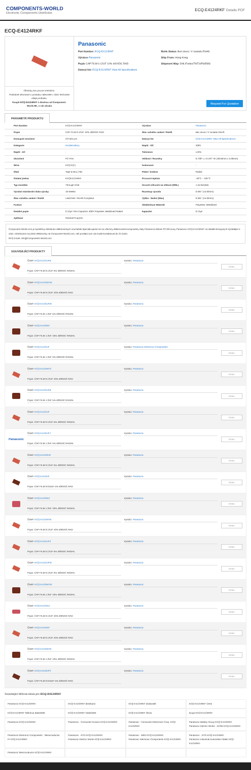COMPONENTS-WORLD
Electronic Components Distributor
ECQ-E4124RKF Details PDF
ECQ-E4124RKF
Obrázky jsou pouze orientační.
Podrobné informace o produktu naleznete v části Technické údaje produktu.
Koupit ECQ-E4124RKF s důvěrou od Component-World.HK, 1 rok záruka
Panasonic
Part Number: ECQ-E4124RKF
RoHs Status: Bez olova / V souladu RoHS
Výrobce Panasonic
Ship From: Hong Kong
Popis CAP FILM 0.12UF 10% 400VDC RAD
Shipment Way: DHL/Fedex/TNT/UPS/EMS
Datový list: ECQ-E4124RKF View All Specifications
Request For Quotation
PARAMETR PRODUKTU
| Part Number | ECQ-E4124RKF | Výrobce | Panasonic |
| Popis | CAP FILM 0.12UF 10% 400VDC RAD | Stav volného vedení / RoHS | Bez olova / V souladu RoHS |
| Dostupné množství | 227404 pcs | Datový list | ECQ-E4124RKF View All Specifications |
| Kategorie | Kondenzátory | Napìtí - DC | 400V |
| Napìtí - AC | - | Tolerance | ±10% |
| Ukončení | PC Pins | Velikost / Rozměry | 0.728" L x 0.197" W (18.50mm x 5.00mm) |
| Série | ECQ-E(F) | hodnocení | - |
| Obal | Tape & Box (TB) | Paket / krabice | Radial |
| Ostatní jména | ECQE4124RKF | Provozní teplota | -40°C ~ 105°C |
| Typ montáže | Through Hole | Úroveň citlivosti na vlhkost (MSL) | 1 (Unlimited) |
| Výrobní standardní doba výroby | 16 Weeks | Rozestup vývodù | 0.591" (15.00mm) |
| Stav volného vedení / RoHS | Lead free / RoHS Compliant | Výška - Sedící (Max) | 0.591" (15.00mm) |
| Funkce | - | dielektrikum Materiál | Polyester, Metallized |
| Detailní popis | 0.12µF Film Capacitor 400V Polyester, Metallized Radial | kapacitní | 0.12µF |
| Aplikace | General Purpose | | |
Component-World.com je spolehlivý distributor elektronických součástek.Specializujeme se na všechny elektronické komponenty řady Panasonic.Máme 227404 kusy Panasonic ECQ-E4124RKF na skladě dostupných.Vyžádejte si citát z distributora součástí elektroniky na Component-World.com, náš prodejní tým vás bude kontaktovat do 24 hodin.
RFQ Email: info@Components-World.com
SOUVISEJÍCÍ PRODUKTY
Část#: ECQ-E4124JFB
Výrobci: Panasonic
Popis: CAP FILM 0.12UF 5% 400VDC RADIAL
Dotaz
Část#: ECQ-E4124KFW
Výrobci: Panasonic
Popis: CAP FILM 0.12UF 10% 400VDC RAD
Dotaz
Část#: ECQ-E4125JFW
Výrobci: Panasonic
Popis: CAP FILM 1.2UF 5% 400VDC RADIAL
Dotaz
Část#: ECQ-E4125KF
Výrobci: Panasonic
Popis: CAP FILM 1.2UF 10% 400VDC RADIAL
Dotaz
Část#: ECQ-E4125JF
Výrobci: Panasonic Electronic Components
Popis: CAP FILM 1.2UF 5% 400VDC RADIAL
Dotaz
Část#: ECQ-E4124KF3
Výrobci: Panasonic
Popis: CAP FILM 0.12UF 10% 400VDC RAD
Dotaz
Část#: ECQ-E4125JFB
Výrobci: Panasonic
Popis: CAP FILM 1.2UF 5% 400VDC RADIAL
Dotaz
Část#: ECQ-E4124JF
Výrobci: Panasonic
Popis: CAP FILM 0.12UF 5% 400VDC RADIAL
Dotaz
Panasonic
Část#: ECQ-E4125JFY
Výrobci: Panasonic
Popis: CAP FILM 1.2UF 5% 400VDC RADIAL
Dotaz
Část#: ECQ-E4124RJF
Výrobci: Panasonic
Popis: CAP FILM 0.12UF 5% 400VDC RADIAL
Dotaz
Část#: ECQ-E4153JF
Výrobci: Panasonic
Popis: CAP FILM 0.015UF 5% 400VDC RAD
Dotaz
Část#: ECQ-E4125KZ
Výrobci: Panasonic
Popis: CAP FILM 1.2UF 10% 400VDC RADIAL
Dotaz
Část#: ECQ-E4124KFB
Výrobci: Panasonic
Popis: CAP FILM 0.12UF 10% 400VDC RAD
Dotaz
Část#: ECQ-E4124JF3
Výrobci: Panasonic
Popis: CAP FILM 0.12UF 5% 400VDC RADIAL
Dotaz
Část#: ECQ-E4124JFW
Výrobci: Panasonic
Popis: CAP FILM 0.12UF 5% 400VDC RADIAL
Dotaz
Část#: ECQ-E4125KFW
Výrobci: Panasonic
Popis: CAP FILM 1.2UF 10% 400VDC RADIAL
Dotaz
Část#: ECQ-E4124KZ
Výrobci: Panasonic
Popis: CAP FILM 0.12UF 10% 400VDC RAD
Dotaz
Část#: ECQ-E4124KF
Výrobci: Panasonic
Popis: CAP FILM 0.12UF 10% 400VDC RAD
Dotaz
Část#: ECQ-E4125KFB
Výrobci: Panasonic
Popis: CAP FILM 1.2UF 10% 400VDC RADIAL
Dotaz
Část#: ECQ-E4153JF3
Výrobci: Panasonic
Popis: CAP FILM 0.015UF 5% 400VDC RAD
Dotaz
Související klíčová slova pro ECQ-E4124RKF
Panasonic ECQ-E4124RKF.
ECQ-E4124RKF distributor
ECQ-E4124RKF dodavatel
ECQ-E4124RKF Cena
ECQ-E4124RKF Stáhnout datasheet.
ECQ-E4124RKF Datasheet.
ECQ-E4124RKF Stock.
koupit ECQ-E4124RKF.
Panasonic ECQ-E4124RKF.
Panasonic - Consumer Division ECQ-E4124RKF.
Panasonic - Consumer Electronics Corp. ECQ-E4124RKF.
Panasonic Battery Group ECQ-E4124RKF.
Panasonic Electric Works - ACSD ECQ-E4124RKF.
Panasonic Electronic Components - Semiconductor Pr ECQ-E4124RKF.
Panasonic - ATG ECQ-E4124RKF.
Panasonic Electric Works ECQ-E4124RKF.
Panasonic - BSG ECQ-E4124RKF.
Panasonic Electronic Components ECQ-E4124RKF.
Panasonic - DTG ECQ-E4124RKF.
Panasonic Industrial Automation Sales ECQ-E4124RKF.
Panasonic Semiconductor ECQ-E4124RKF.